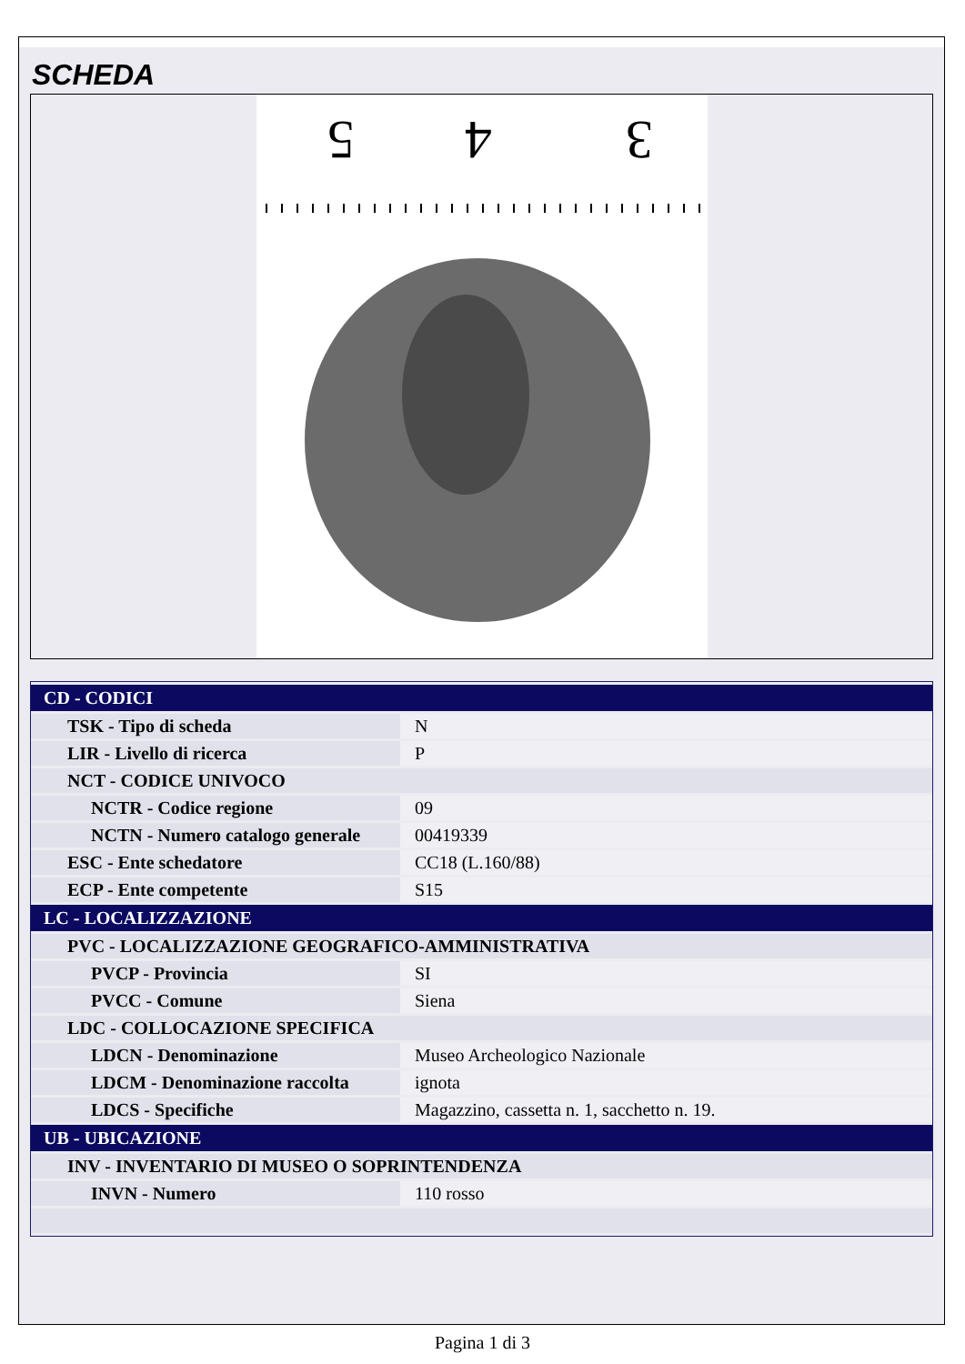SCHEDA
5
4
3
| CD - CODICI | |
| TSK - Tipo di scheda | N |
| LIR - Livello di ricerca | P |
| NCT - CODICE UNIVOCO | |
| NCTR - Codice regione | 09 |
| NCTN - Numero catalogo generale | 00419339 |
| ESC - Ente schedatore | CC18 (L.160/88) |
| ECP - Ente competente | S15 |
| LC - LOCALIZZAZIONE | |
| PVC - LOCALIZZAZIONE GEOGRAFICO-AMMINISTRATIVA | |
| PVCP - Provincia | SI |
| PVCC - Comune | Siena |
| LDC - COLLOCAZIONE SPECIFICA | |
| LDCN - Denominazione | Museo Archeologico Nazionale |
| LDCM - Denominazione raccolta | ignota |
| LDCS - Specifiche | Magazzino, cassetta n. 1, sacchetto n. 19. |
| UB - UBICAZIONE | |
| INV - INVENTARIO DI MUSEO O SOPRINTENDENZA | |
| INVN - Numero | 110 rosso |
Pagina 1 di 3